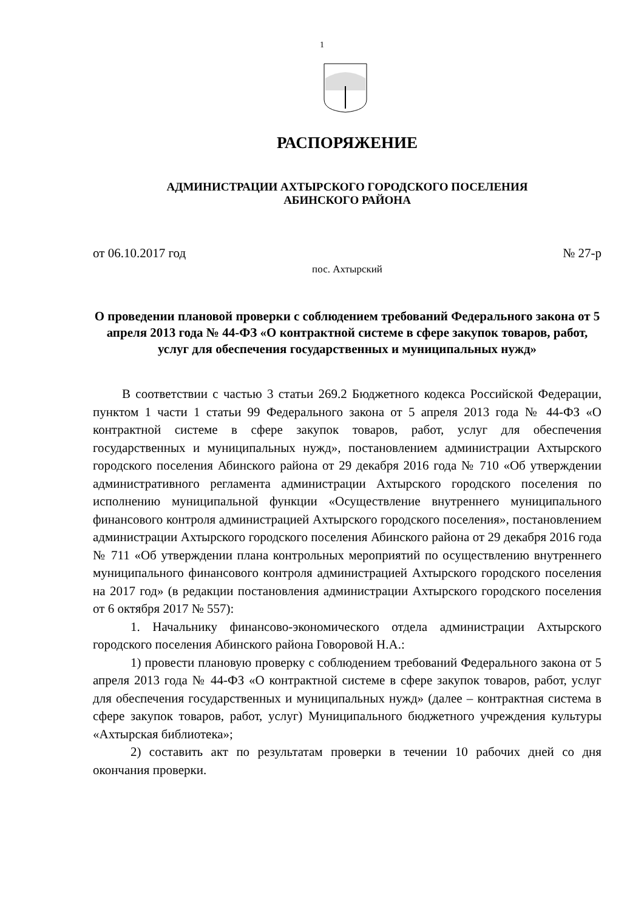1
РАСПОРЯЖЕНИЕ
АДМИНИСТРАЦИИ АХТЫРСКОГО ГОРОДСКОГО ПОСЕЛЕНИЯ
АБИНСКОГО РАЙОНА
от 06.10.2017 год № 27-р
пос. Ахтырский
О проведении плановой проверки с соблюдением требований Федерального закона от 5 апреля 2013 года № 44-ФЗ «О контрактной системе в сфере закупок товаров, работ, услуг для обеспечения государственных и муниципальных нужд»
В соответствии с частью 3 статьи 269.2 Бюджетного кодекса Российской Федерации, пунктом 1 части 1 статьи 99 Федерального закона от 5 апреля 2013 года № 44-ФЗ «О контрактной системе в сфере закупок товаров, работ, услуг для обеспечения государственных и муниципальных нужд», постановлением администрации Ахтырского городского поселения Абинского района от 29 декабря 2016 года № 710 «Об утверждении административного регламента администрации Ахтырского городского поселения по исполнению муниципальной функции «Осуществление внутреннего муниципального финансового контроля администрацией Ахтырского городского поселения», постановлением администрации Ахтырского городского поселения Абинского района от 29 декабря 2016 года № 711 «Об утверждении плана контрольных мероприятий по осуществлению внутреннего муниципального финансового контроля администрацией Ахтырского городского поселения на 2017 год» (в редакции постановления администрации Ахтырского городского поселения от 6 октября 2017 № 557):
1. Начальнику финансово-экономического отдела администрации Ахтырского городского поселения Абинского района Говоровой Н.А.:
1) провести плановую проверку с соблюдением требований Федерального закона от 5 апреля 2013 года № 44-ФЗ «О контрактной системе в сфере закупок товаров, работ, услуг для обеспечения государственных и муниципальных нужд» (далее – контрактная система в сфере закупок товаров, работ, услуг) Муниципального бюджетного учреждения культуры «Ахтырская библиотека»;
2) составить акт по результатам проверки в течении 10 рабочих дней со дня окончания проверки.